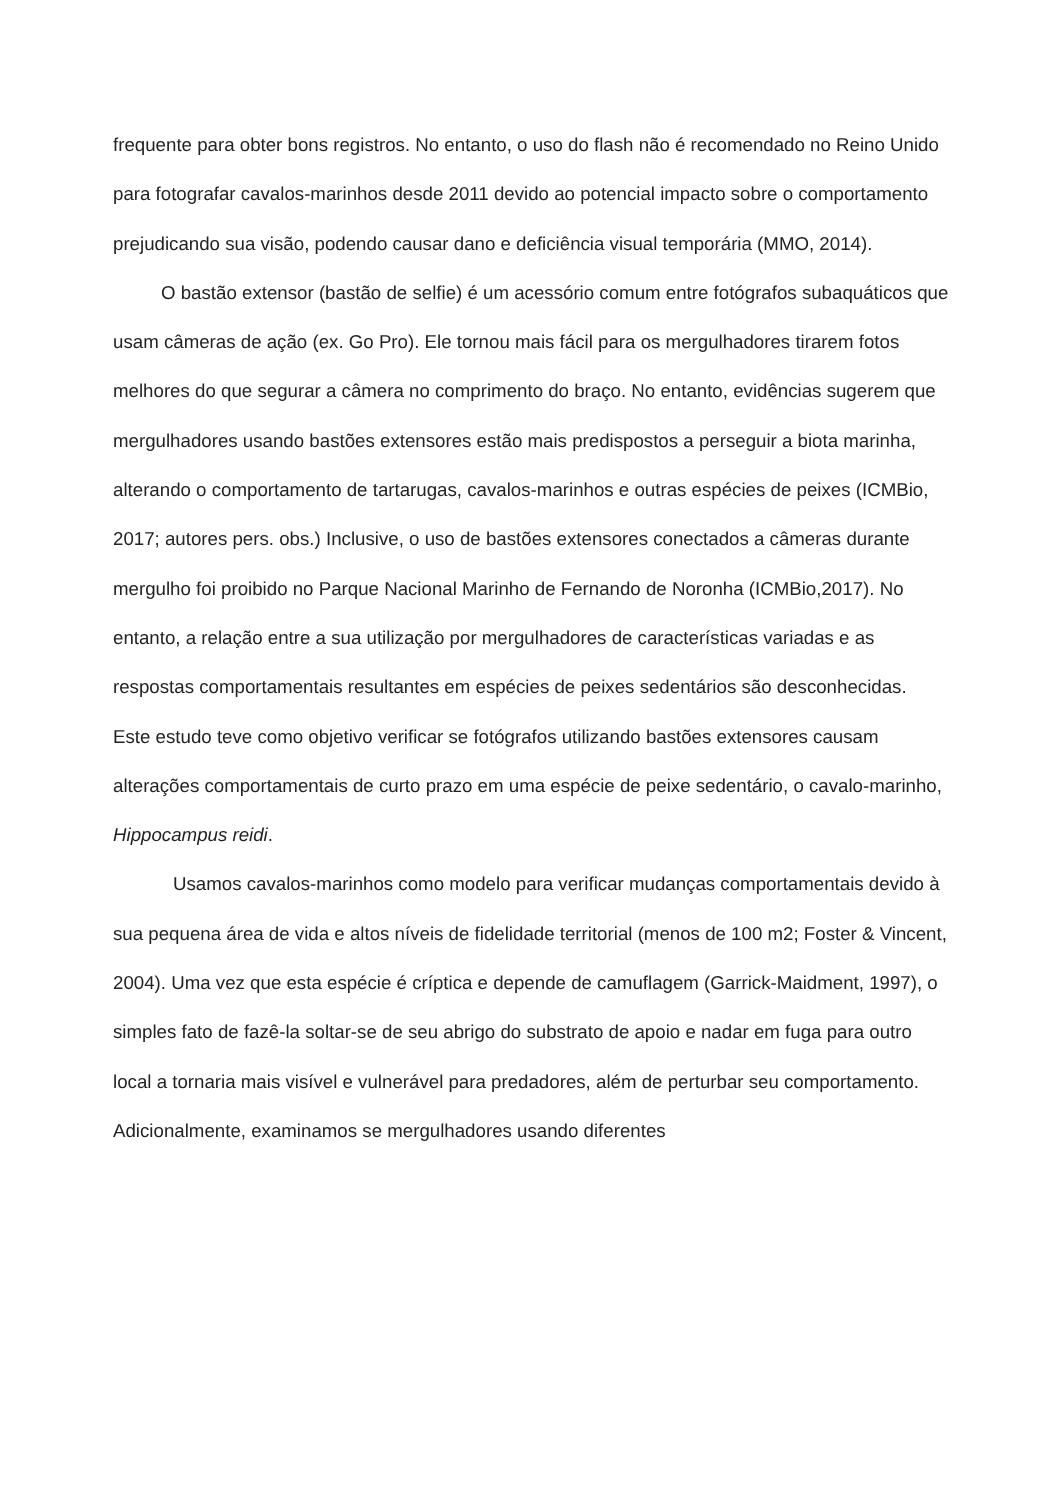frequente para obter bons registros. No entanto, o uso do flash não é recomendado no Reino Unido para fotografar cavalos-marinhos desde 2011 devido ao potencial impacto sobre o comportamento prejudicando sua visão, podendo causar dano e deficiência visual temporária (MMO, 2014).
O bastão extensor (bastão de selfie) é um acessório comum entre fotógrafos subaquáticos que usam câmeras de ação (ex. Go Pro). Ele tornou mais fácil para os mergulhadores tirarem fotos melhores do que segurar a câmera no comprimento do braço. No entanto, evidências sugerem que mergulhadores usando bastões extensores estão mais predispostos a perseguir a biota marinha, alterando o comportamento de tartarugas, cavalos-marinhos e outras espécies de peixes (ICMBio, 2017; autores pers. obs.) Inclusive, o uso de bastões extensores conectados a câmeras durante mergulho foi proibido no Parque Nacional Marinho de Fernando de Noronha (ICMBio,2017). No entanto, a relação entre a sua utilização por mergulhadores de características variadas e as respostas comportamentais resultantes em espécies de peixes sedentários são desconhecidas. Este estudo teve como objetivo verificar se fotógrafos utilizando bastões extensores causam alterações comportamentais de curto prazo em uma espécie de peixe sedentário, o cavalo-marinho, Hippocampus reidi.
Usamos cavalos-marinhos como modelo para verificar mudanças comportamentais devido à sua pequena área de vida e altos níveis de fidelidade territorial (menos de 100 m2; Foster & Vincent, 2004). Uma vez que esta espécie é críptica e depende de camuflagem (Garrick-Maidment, 1997), o simples fato de fazê-la soltar-se de seu abrigo do substrato de apoio e nadar em fuga para outro local a tornaria mais visível e vulnerável para predadores, além de perturbar seu comportamento. Adicionalmente, examinamos se mergulhadores usando diferentes